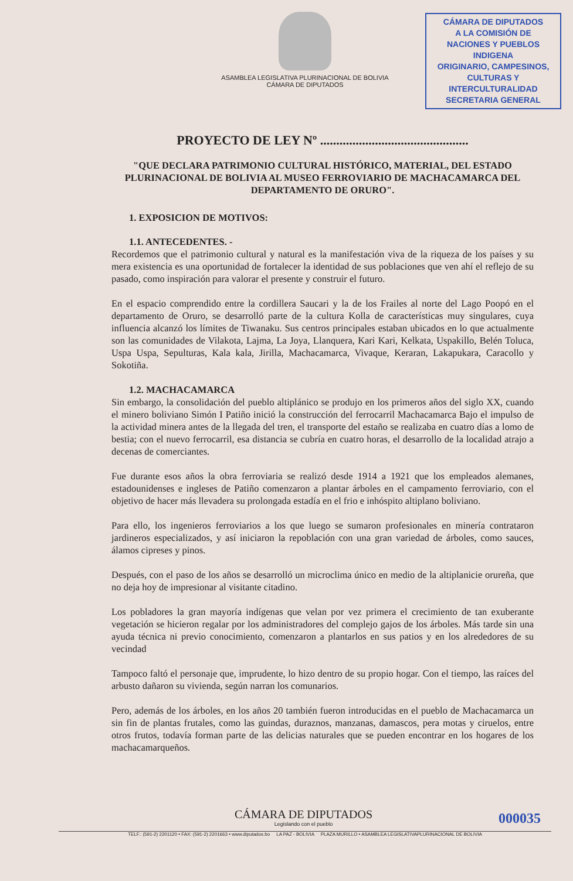ASAMBLEA LEGISLATIVA PLURINACIONAL DE BOLIVIA
CÁMARA DE DIPUTADOS
CÁMARA DE DIPUTADOS
A LA COMISIÓN DE
NACIONES Y PUEBLOS INDIGENA
ORIGINARIO, CAMPESINOS,
CULTURAS Y INTERCULTURALIDAD
SECRETARIA GENERAL
PROYECTO DE LEY Nº ..............................................
"QUE DECLARA PATRIMONIO CULTURAL HISTÓRICO, MATERIAL, DEL ESTADO PLURINACIONAL DE BOLIVIA AL MUSEO FERROVIARIO DE MACHACAMARCA DEL DEPARTAMENTO DE ORURO".
1. EXPOSICION DE MOTIVOS:
1.1. ANTECEDENTES. -
Recordemos que el patrimonio cultural y natural es la manifestación viva de la riqueza de los países y su mera existencia es una oportunidad de fortalecer la identidad de sus poblaciones que ven ahí el reflejo de su pasado, como inspiración para valorar el presente y construir el futuro.
En el espacio comprendido entre la cordillera Saucari y la de los Frailes al norte del Lago Poopó en el departamento de Oruro, se desarrolló parte de la cultura Kolla de características muy singulares, cuya influencia alcanzó los límites de Tiwanaku. Sus centros principales estaban ubicados en lo que actualmente son las comunidades de Vilakota, Lajma, La Joya, Llanquera, Kari Kari, Kelkata, Uspakillo, Belén Toluca, Uspa Uspa, Sepulturas, Kala kala, Jirilla, Machacamarca, Vivaque, Keraran, Lakapukara, Caracollo y Sokotiña.
1.2. MACHACAMARCA
Sin embargo, la consolidación del pueblo altiplánico se produjo en los primeros años del siglo XX, cuando el minero boliviano Simón I Patiño inició la construcción del ferrocarril Machacamarca Bajo el impulso de la actividad minera antes de la llegada del tren, el transporte del estaño se realizaba en cuatro días a lomo de bestia; con el nuevo ferrocarril, esa distancia se cubría en cuatro horas, el desarrollo de la localidad atrajo a decenas de comerciantes.
Fue durante esos años la obra ferroviaria se realizó desde 1914 a 1921 que los empleados alemanes, estadounidenses e ingleses de Patiño comenzaron a plantar árboles en el campamento ferroviario, con el objetivo de hacer más llevadera su prolongada estadía en el frio e inhóspito altiplano boliviano.
Para ello, los ingenieros ferroviarios a los que luego se sumaron profesionales en minería contrataron jardineros especializados, y así iniciaron la repoblación con una gran variedad de árboles, como sauces, álamos cipreses y pinos.
Después, con el paso de los años se desarrolló un microclima único en medio de la altiplanicie orureña, que no deja hoy de impresionar al visitante citadino.
Los pobladores la gran mayoría indígenas que velan por vez primera el crecimiento de tan exuberante vegetación se hicieron regalar por los administradores del complejo gajos de los árboles. Más tarde sin una ayuda técnica ni previo conocimiento, comenzaron a plantarlos en sus patios y en los alrededores de su vecindad
Tampoco faltó el personaje que, imprudente, lo hizo dentro de su propio hogar. Con el tiempo, las raíces del arbusto dañaron su vivienda, según narran los comunarios.
Pero, además de los árboles, en los años 20 también fueron introducidas en el pueblo de Machacamarca un sin fin de plantas frutales, como las guindas, duraznos, manzanas, damascos, pera motas y ciruelos, entre otros frutos, todavía forman parte de las delicias naturales que se pueden encontrar en los hogares de los machacamarqueños.
CÁMARA DE DIPUTADOS
Legislando con el pueblo
000035
TELF.: (591-2) 2201120 • FAX: (591-2) 2201663 • www.diputados.bo LA PAZ - BOLIVIA PLAZA MURILLO • ASAMBLEA LEGISLATIVAPLURINACIONAL DE BOLIVIA